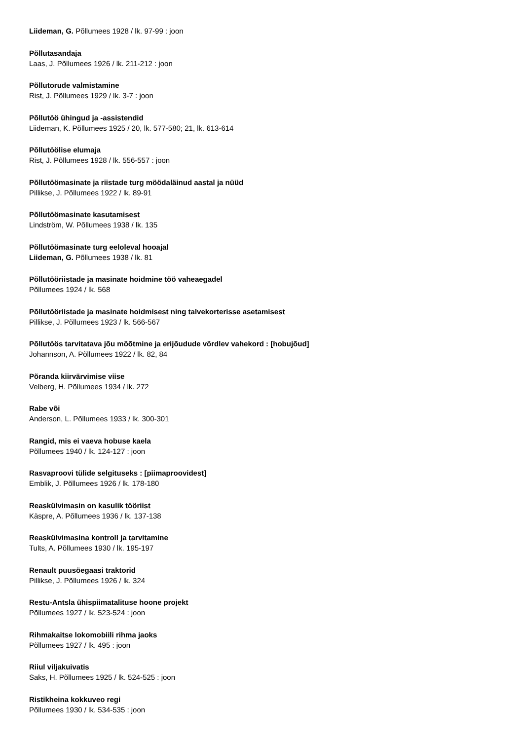Liideman, G. Põllumees 1928 / lk. 97-99 : joon
Põllutasandaja
Laas, J. Põllumees 1926 / lk. 211-212 : joon
Põllutorude valmistamine
Rist, J. Põllumees 1929 / lk. 3-7 : joon
Põllutöö ühingud ja -assistendid
Liideman, K. Põllumees 1925 / 20, lk. 577-580; 21, lk. 613-614
Põllutöölise elumaja
Rist, J. Põllumees 1928 / lk. 556-557 : joon
Põllutöömasinate ja riistade turg möödaläinud aastal ja nüüd
Pillikse, J. Põllumees 1922 / lk. 89-91
Põllutöömasinate kasutamisest
Lindström, W. Põllumees 1938 / lk. 135
Põllutöömasinate turg eeloleval hooajal
Liideman, G. Põllumees 1938 / lk. 81
Põllutööriistade ja masinate hoidmine töö vaheaegadel
Põllumees 1924 / lk. 568
Põllutööriistade ja masinate hoidmisest ning talvekorterisse asetamisest
Pillikse, J. Põllumees 1923 / lk. 566-567
Põllutöös tarvitatava jõu mõõtmine ja erijõudude võrdlev vahekord : [hobujõud]
Johannson, A. Põllumees 1922 / lk. 82, 84
Põranda kiirvärvimise viise
Velberg, H. Põllumees 1934 / lk. 272
Rabe või
Anderson, L. Põllumees 1933 / lk. 300-301
Rangid, mis ei vaeva hobuse kaela
Põllumees 1940 / lk. 124-127 : joon
Rasvaproovi tülide selgituseks : [piimaproovidest]
Emblik, J. Põllumees 1926 / lk. 178-180
Reaskülvimasin on kasulik tööriist
Käspre, A. Põllumees 1936 / lk. 137-138
Reaskülvimasina kontroll ja tarvitamine
Tults, A. Põllumees 1930 / lk. 195-197
Renault puusöegaasi traktorid
Pillikse, J. Põllumees 1926 / lk. 324
Restu-Antsla ühispiimatalituse hoone projekt
Põllumees 1927 / lk. 523-524 : joon
Rihmakaitse lokomobiili rihma jaoks
Põllumees 1927 / lk. 495 : joon
Riiul viljakuivatis
Saks, H. Põllumees 1925 / lk. 524-525 : joon
Ristikheina kokkuveo regi
Põllumees 1930 / lk. 534-535 : joon